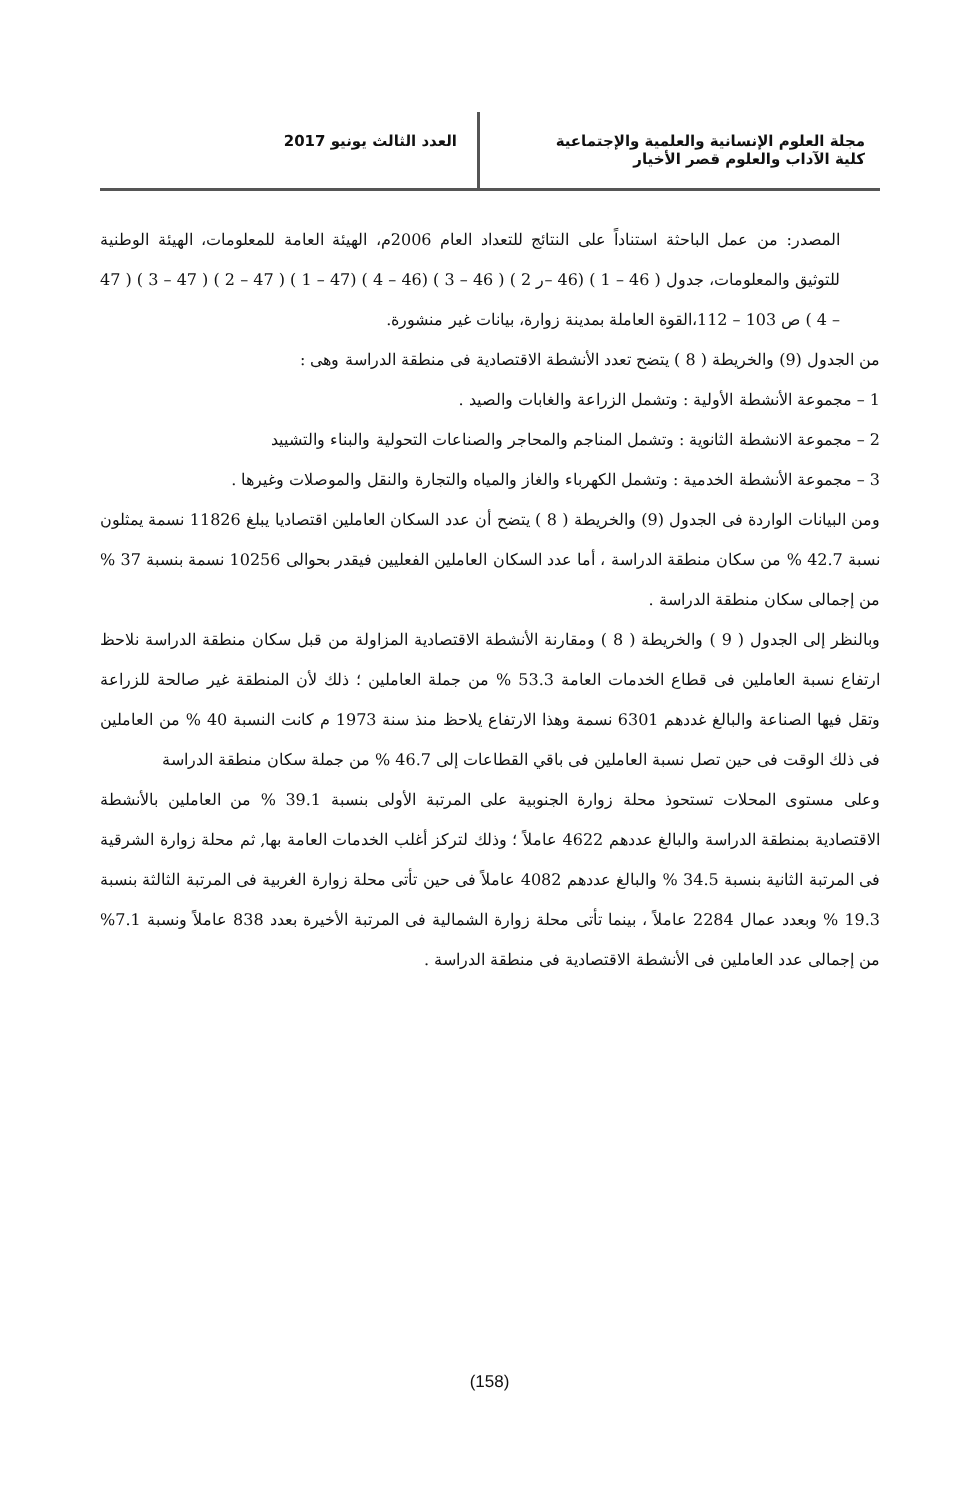مجلة العلوم الإنسانية والعلمية والإجتماعية
كلية الآداب والعلوم قصر الأخيار
العدد الثالث يونيو 2017
المصدر: من عمل الباحثة استناداً على النتائج للتعداد العام 2006م، الهيئة العامة للمعلومات، الهيئة الوطنية للتوثيق والمعلومات، جدول ( 46 – 1 ) (46 –ر 2 ) ( 46 – 3 ) (46 – 4 ) (47 – 1 ) ( 47 – 2 ) ( 47 – 3 ) ( 47 – 4 ) ص 103 – 112،القوة العاملة بمدينة زوارة، بيانات غير منشورة.
من الجدول (9) والخريطة ( 8 ) يتضح تعدد الأنشطة الاقتصادية فى منطقة الدراسة وهى :
1 – مجموعة الأنشطة الأولية : وتشمل الزراعة والغابات والصيد .
2 – مجموعة الانشطة الثانوية : وتشمل المناجم والمحاجر والصناعات التحولية والبناء والتشييد
3 – مجموعة الأنشطة الخدمية : وتشمل الكهرباء والغاز والمياه والتجارة والنقل والموصلات وغيرها .
ومن البيانات الواردة فى الجدول (9) والخريطة ( 8 ) يتضح أن عدد السكان العاملين اقتصاديا يبلغ 11826 نسمة يمثلون نسبة 42.7 % من سكان منطقة الدراسة ، أما عدد السكان العاملين الفعليين فيقدر بحوالى 10256 نسمة بنسبة 37 % من إجمالى سكان منطقة الدراسة .
وبالنظر إلى الجدول ( 9 ) والخريطة ( 8 ) ومقارنة الأنشطة الاقتصادية المزاولة من قبل سكان منطقة الدراسة نلاحظ ارتفاع نسبة العاملين فى قطاع الخدمات العامة 53.3 % من جملة العاملين ؛ ذلك لأن المنطقة غير صالحة للزراعة وتقل فيها الصناعة والبالغ غددهم 6301 نسمة وهذا الارتفاع يلاحظ منذ سنة 1973 م كانت النسبة 40 % من العاملين فى ذلك الوقت فى حين تصل نسبة العاملين فى باقي القطاعات إلى 46.7 % من جملة سكان منطقة الدراسة
وعلى مستوى المحلات تستحوذ محلة زوارة الجنوبية على المرتبة الأولى بنسبة 39.1 % من العاملين بالأنشطة الاقتصادية بمنطقة الدراسة والبالغ عددهم 4622 عاملاً ؛ وذلك لتركز أغلب الخدمات العامة بها, ثم محلة زوارة الشرقية فى المرتبة الثانية بنسبة 34.5 % والبالغ عددهم 4082 عاملاً فى حين تأتى محلة زوارة الغربية فى المرتبة الثالثة بنسبة 19.3 % وبعدد عمال 2284 عاملاً ، بينما تأتى محلة زوارة الشمالية فى المرتبة الأخيرة بعدد 838 عاملاً ونسبة 7.1% من إجمالى عدد العاملين فى الأنشطة الاقتصادية فى منطقة الدراسة .
(158)